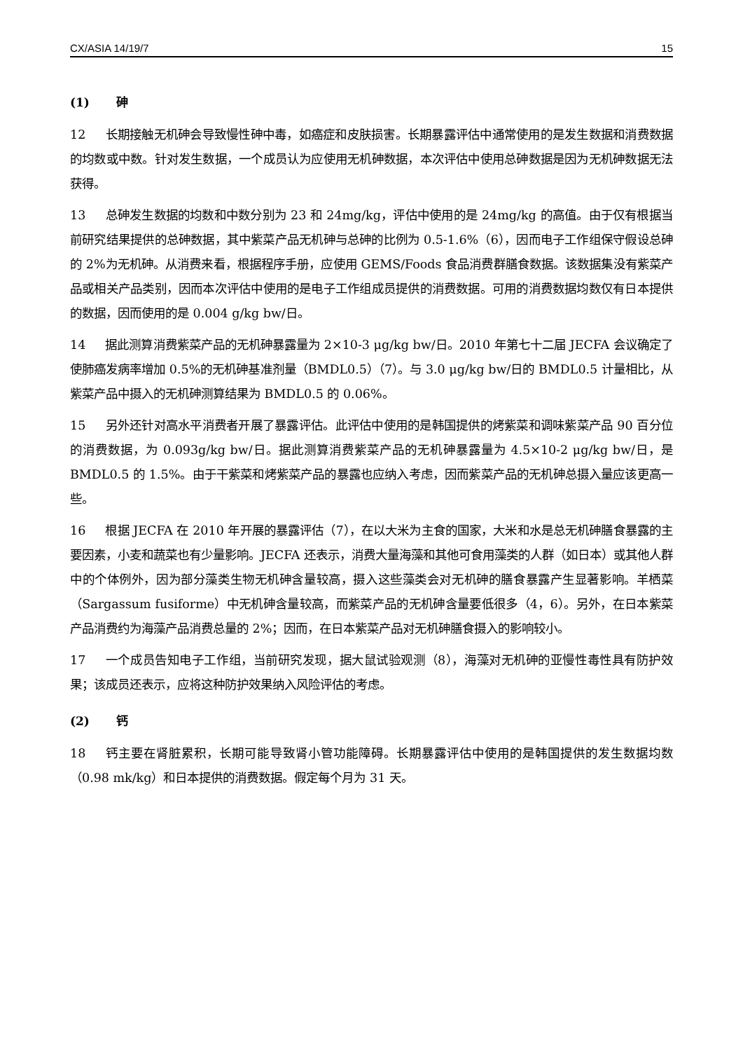CX/ASIA 14/19/7 15
(1) 砷
12 长期接触无机砷会导致慢性砷中毒，如癌症和皮肤损害。长期暴露评估中通常使用的是发生数据和消费数据的均数或中数。针对发生数据，一个成员认为应使用无机砷数据，本次评估中使用总砷数据是因为无机砷数据无法获得。
13 总砷发生数据的均数和中数分别为 23 和 24mg/kg，评估中使用的是 24mg/kg 的高值。由于仅有根据当前研究结果提供的总砷数据，其中紫菜产品无机砷与总砷的比例为 0.5-1.6%（6），因而电子工作组保守假设总砷的 2%为无机砷。从消费来看，根据程序手册，应使用 GEMS/Foods 食品消费群膳食数据。该数据集没有紫菜产品或相关产品类别，因而本次评估中使用的是电子工作组成员提供的消费数据。可用的消费数据均数仅有日本提供的数据，因而使用的是 0.004 g/kg bw/日。
14 据此测算消费紫菜产品的无机砷暴露量为 2×10-3 μg/kg bw/日。2010 年第七十二届 JECFA 会议确定了使肺癌发病率增加 0.5%的无机砷基准剂量（BMDL0.5）（7）。与 3.0 μg/kg bw/日的 BMDL0.5 计量相比，从紫菜产品中摄入的无机砷测算结果为 BMDL0.5 的 0.06%。
15 另外还针对高水平消费者开展了暴露评估。此评估中使用的是韩国提供的烤紫菜和调味紫菜产品 90 百分位的消费数据，为 0.093g/kg bw/日。据此测算消费紫菜产品的无机砷暴露量为 4.5×10-2 μg/kg bw/日，是 BMDL0.5 的 1.5%。由于干紫菜和烤紫菜产品的暴露也应纳入考虑，因而紫菜产品的无机砷总摄入量应该更高一些。
16 根据 JECFA 在 2010 年开展的暴露评估（7），在以大米为主食的国家，大米和水是总无机砷膳食暴露的主要因素，小麦和蔬菜也有少量影响。JECFA 还表示，消费大量海藻和其他可食用藻类的人群（如日本）或其他人群中的个体例外，因为部分藻类生物无机砷含量较高，摄入这些藻类会对无机砷的膳食暴露产生显著影响。羊栖菜（Sargassum fusiforme）中无机砷含量较高，而紫菜产品的无机砷含量要低很多（4，6）。另外，在日本紫菜产品消费约为海藻产品消费总量的 2%；因而，在日本紫菜产品对无机砷膳食摄入的影响较小。
17 一个成员告知电子工作组，当前研究发现，据大鼠试验观测（8），海藻对无机砷的亚慢性毒性具有防护效果；该成员还表示，应将这种防护效果纳入风险评估的考虑。
(2) 钙
18 钙主要在肾脏累积，长期可能导致肾小管功能障碍。长期暴露评估中使用的是韩国提供的发生数据均数（0.98 mk/kg）和日本提供的消费数据。假定每个月为 31 天。